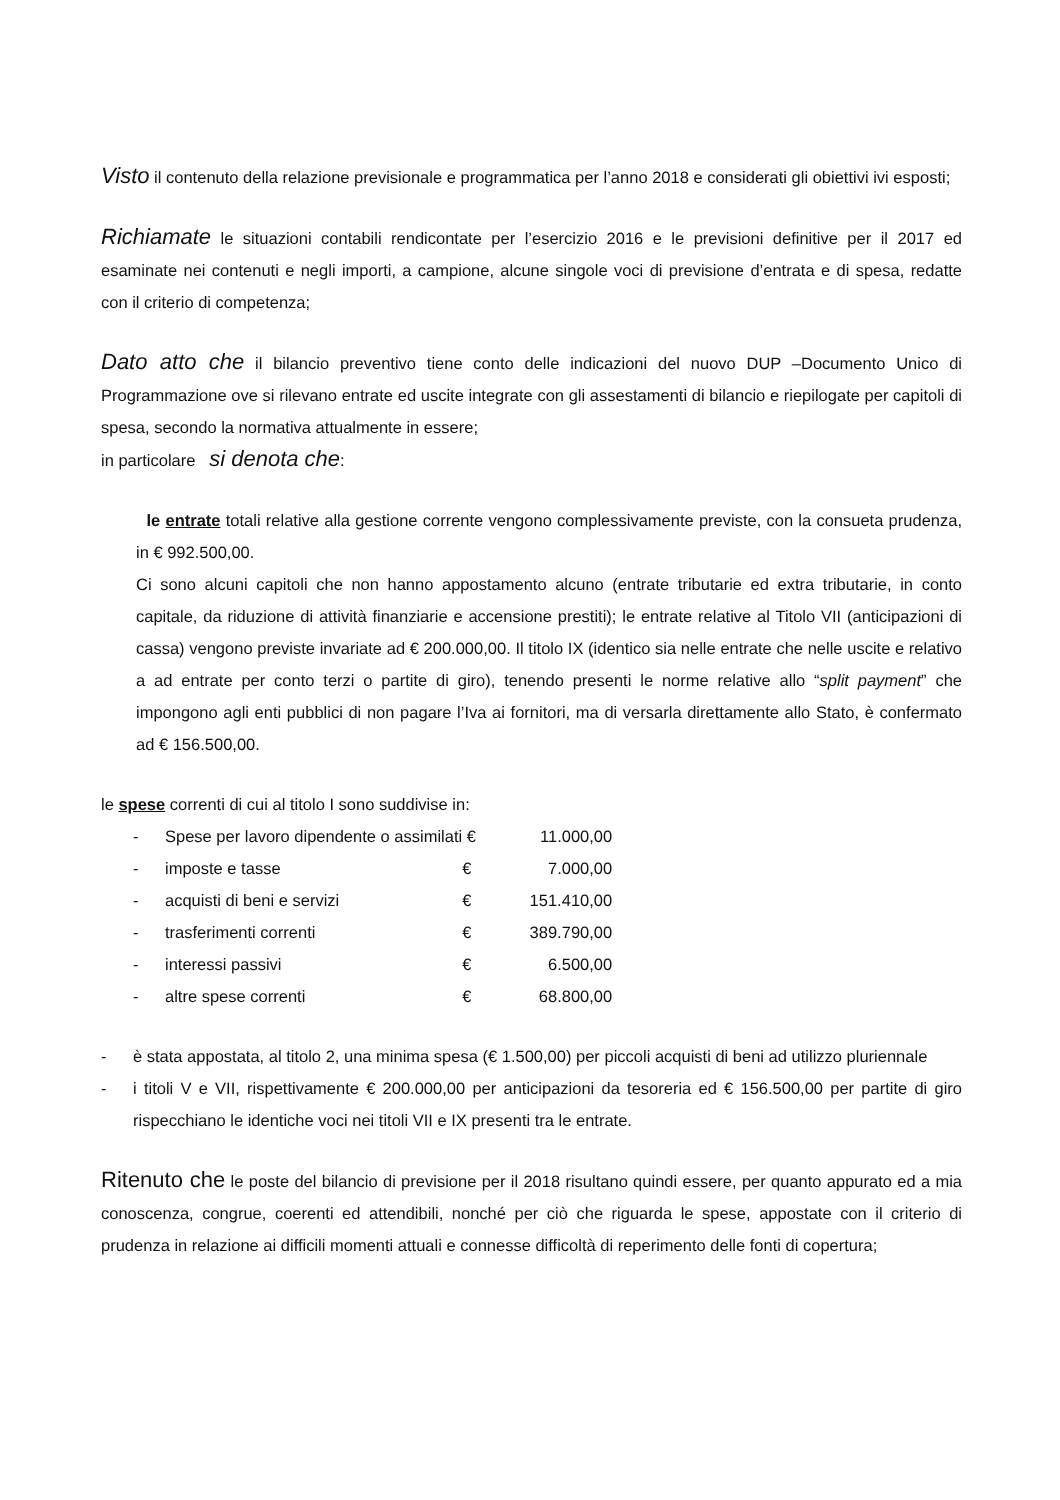Visto il contenuto della relazione previsionale e programmatica per l’anno 2018 e considerati gli obiettivi ivi esposti;
Richiamate le situazioni contabili rendicontate per l’esercizio 2016 e le previsioni definitive per il 2017 ed esaminate nei contenuti e negli importi, a campione, alcune singole voci di previsione d’entrata e di spesa, redatte con il criterio di competenza;
Dato atto che il bilancio preventivo tiene conto delle indicazioni del nuovo DUP –Documento Unico di Programmazione ove si rilevano entrate ed uscite integrate con gli assestamenti di bilancio e riepilogate per capitoli di spesa, secondo la normativa attualmente in essere;
in particolare si denota che:
le entrate totali relative alla gestione corrente vengono complessivamente previste, con la consueta prudenza, in € 992.500,00.
Ci sono alcuni capitoli che non hanno appostamento alcuno (entrate tributarie ed extra tributarie, in conto capitale, da riduzione di attività finanziarie e accensione prestiti); le entrate relative al Titolo VII (anticipazioni di cassa) vengono previste invariate ad € 200.000,00. Il titolo IX (identico sia nelle entrate che nelle uscite e relativo a ad entrate per conto terzi o partite di giro), tenendo presenti le norme relative allo “split payment” che impongono agli enti pubblici di non pagare l’Iva ai fornitori, ma di versarla direttamente allo Stato, è confermato ad € 156.500,00.
le spese correnti di cui al titolo I sono suddivise in:
| - | Spese per lavoro dipendente o assimilati | € | 11.000,00 |
| - | imposte e tasse | € | 7.000,00 |
| - | acquisti di beni e servizi | € | 151.410,00 |
| - | trasferimenti correnti | € | 389.790,00 |
| - | interessi passivi | € | 6.500,00 |
| - | altre spese correnti | € | 68.800,00 |
- è stata appostata, al titolo 2, una minima spesa (€ 1.500,00) per piccoli acquisti di beni ad utilizzo pluriennale
- i titoli V e VII, rispettivamente € 200.000,00 per anticipazioni da tesoreria ed € 156.500,00 per partite di giro rispecchiano le identiche voci nei titoli VII e IX presenti tra le entrate.
Ritenuto che le poste del bilancio di previsione per il 2018 risultano quindi essere, per quanto appurato ed a mia conoscenza, congrue, coerenti ed attendibili, nonché per ciò che riguarda le spese, appostate con il criterio di prudenza in relazione ai difficili momenti attuali e connesse difficoltà di reperimento delle fonti di copertura;